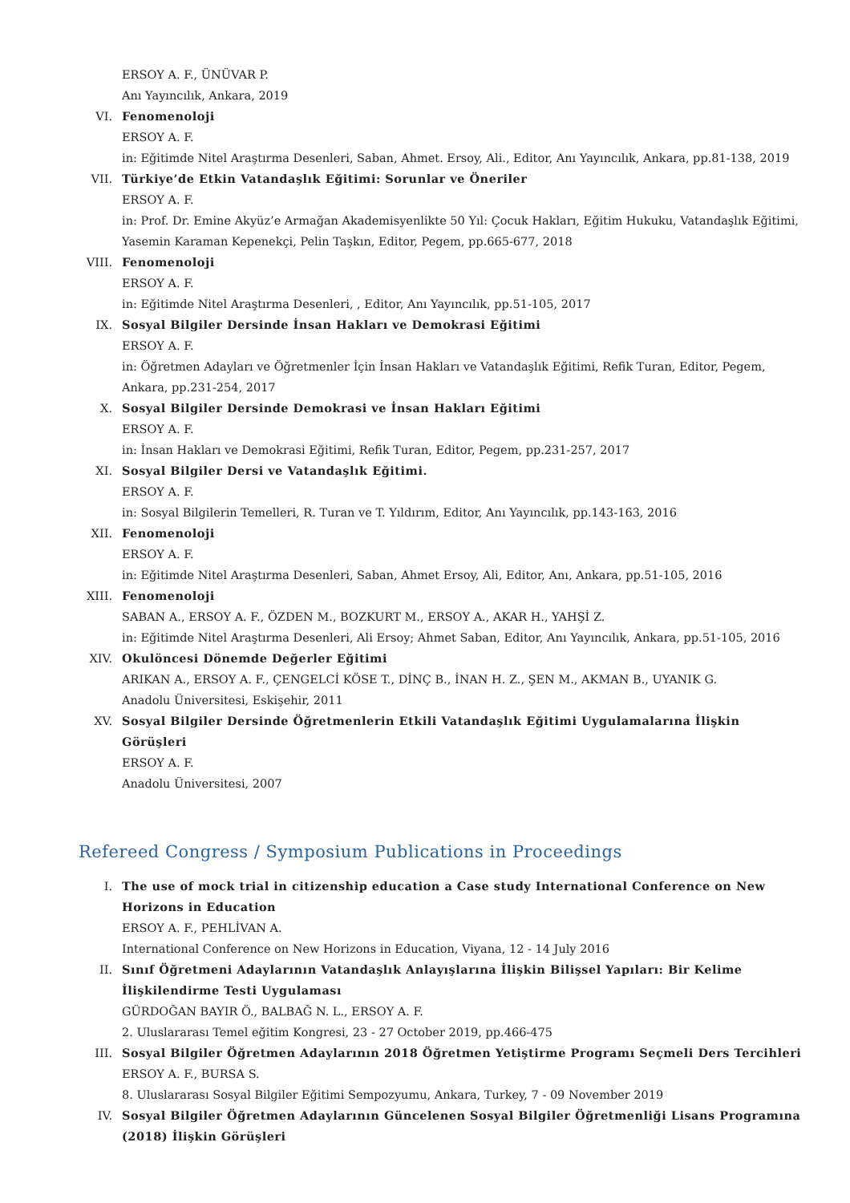ERSOY A. F., ÜNÜVAR P.
Anı Yayıncılık, Ankara, 2019
VI. Fenomenoloji
ERSOY A. F.
in: Eğitimde Nitel Araştırma Desenleri, Saban, Ahmet. Ersoy, Ali., Editor, Anı Yayıncılık, Ankara, pp.81-138, 2019
VII. Türkiye’de Etkin Vatandaşlık Eğitimi: Sorunlar ve Öneriler
ERSOY A. F.
in: Prof. Dr. Emine Akyüz’e Armağan Akademisyenlikte 50 Yıl: Çocuk Hakları, Eğitim Hukuku, Vatandaşlık Eğitimi, Yasemin Karaman Kepenekçi, Pelin Taşkın, Editor, Pegem, pp.665-677, 2018
VIII. Fenomenoloji
ERSOY A. F.
in: Eğitimde Nitel Araştırma Desenleri, , Editor, Anı Yayıncılık, pp.51-105, 2017
IX. Sosyal Bilgiler Dersinde İnsan Hakları ve Demokrasi Eğitimi
ERSOY A. F.
in: Öğretmen Adayları ve Öğretmenler İçin İnsan Hakları ve Vatandaşlık Eğitimi, Refik Turan, Editor, Pegem, Ankara, pp.231-254, 2017
X. Sosyal Bilgiler Dersinde Demokrasi ve İnsan Hakları Eğitimi
ERSOY A. F.
in: İnsan Hakları ve Demokrasi Eğitimi, Refik Turan, Editor, Pegem, pp.231-257, 2017
XI. Sosyal Bilgiler Dersi ve Vatandaşlık Eğitimi.
ERSOY A. F.
in: Sosyal Bilgilerin Temelleri, R. Turan ve T. Yıldırım, Editor, Anı Yayıncılık, pp.143-163, 2016
XII. Fenomenoloji
ERSOY A. F.
in: Eğitimde Nitel Araştırma Desenleri, Saban, Ahmet Ersoy, Ali, Editor, Anı, Ankara, pp.51-105, 2016
XIII. Fenomenoloji
SABAN A., ERSOY A. F., ÖZDEN M., BOZKURT M., ERSOY A., AKAR H., YAHŞİ Z.
in: Eğitimde Nitel Araştırma Desenleri, Ali Ersoy; Ahmet Saban, Editor, Anı Yayıncılık, Ankara, pp.51-105, 2016
XIV. Okulöncesi Dönemde Değerler Eğitimi
ARIKAN A., ERSOY A. F., ÇENGELCİ KÖSE T., DİNÇ B., İNAN H. Z., ŞEN M., AKMAN B., UYANIK G.
Anadolu Üniversitesi, Eskişehir, 2011
XV. Sosyal Bilgiler Dersinde Öğretmenlerin Etkili Vatandaşlık Eğitimi Uygulamalarına İlişkin Görüşleri
ERSOY A. F.
Anadolu Üniversitesi, 2007
Refereed Congress / Symposium Publications in Proceedings
I. The use of mock trial in citizenship education a Case study International Conference on New Horizons in Education
ERSOY A. F., PEHLİVAN A.
International Conference on New Horizons in Education, Viyana, 12 - 14 July 2016
II. Sınıf Öğretmeni Adaylarının Vatandaşlık Anlayışlarına İlişkin Bilişsel Yapıları: Bir Kelime İlişkilendirme Testi Uygulaması
GÜRDOĞAN BAYIR Ö., BALBAĞ N. L., ERSOY A. F.
2. Uluslararası Temel eğitim Kongresi, 23 - 27 October 2019, pp.466-475
III. Sosyal Bilgiler Öğretmen Adaylarının 2018 Öğretmen Yetiştirme Programı Seçmeli Ders Tercihleri
ERSOY A. F., BURSA S.
8. Uluslararası Sosyal Bilgiler Eğitimi Sempozyumu, Ankara, Turkey, 7 - 09 November 2019
IV. Sosyal Bilgiler Öğretmen Adaylarının Güncelenen Sosyal Bilgiler Öğretmenliği Lisans Programına (2018) İlişkin Görüşleri